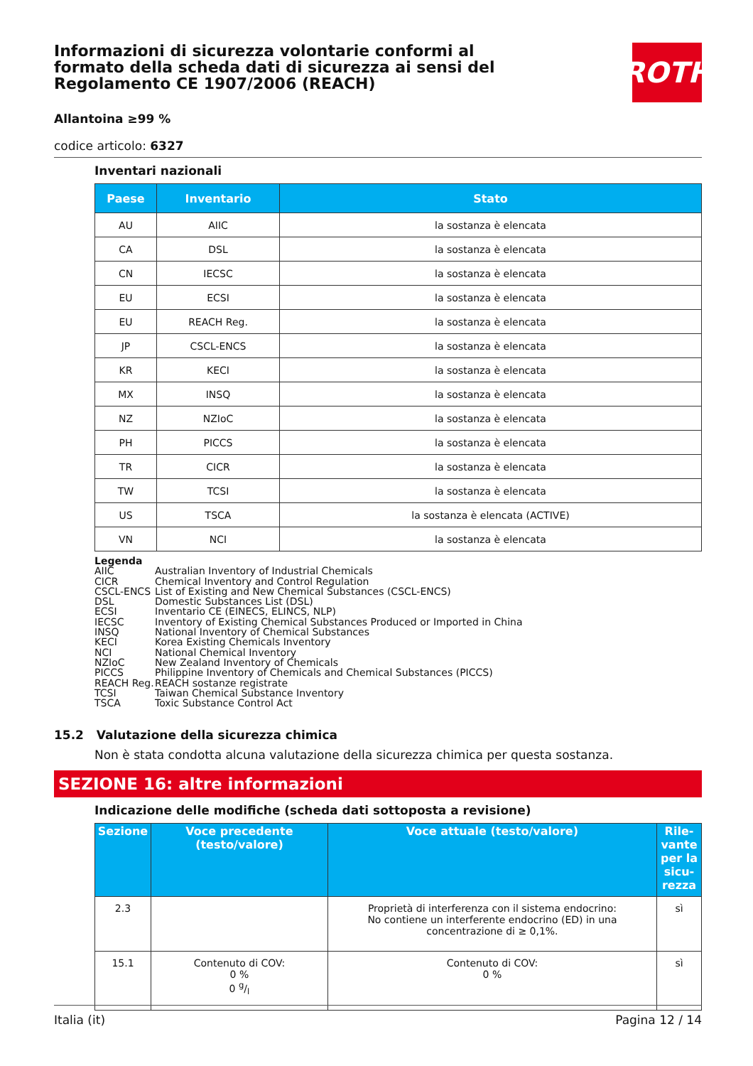Informazioni di sicurezza volontarie conformi al formato della scheda dati di sicurezza ai sensi del Regolamento CE 1907/2006 (REACH)
ROTH
Allantoina ≥99 %
codice articolo: 6327
Inventari nazionali
| Paese | Inventario | Stato |
| --- | --- | --- |
| AU | AIIC | la sostanza è elencata |
| CA | DSL | la sostanza è elencata |
| CN | IECSC | la sostanza è elencata |
| EU | ECSI | la sostanza è elencata |
| EU | REACH Reg. | la sostanza è elencata |
| JP | CSCL-ENCS | la sostanza è elencata |
| KR | KECI | la sostanza è elencata |
| MX | INSQ | la sostanza è elencata |
| NZ | NZIoC | la sostanza è elencata |
| PH | PICCS | la sostanza è elencata |
| TR | CICR | la sostanza è elencata |
| TW | TCSI | la sostanza è elencata |
| US | TSCA | la sostanza è elencata (ACTIVE) |
| VN | NCI | la sostanza è elencata |
Legenda
AIIC Australian Inventory of Industrial Chemicals
CICR Chemical Inventory and Control Regulation
CSCL-ENCS List of Existing and New Chemical Substances (CSCL-ENCS)
DSL Domestic Substances List (DSL)
ECSI Inventario CE (EINECS, ELINCS, NLP)
IECSC Inventory of Existing Chemical Substances Produced or Imported in China
INSQ National Inventory of Chemical Substances
KECI Korea Existing Chemicals Inventory
NCI National Chemical Inventory
NZIoC New Zealand Inventory of Chemicals
PICCS Philippine Inventory of Chemicals and Chemical Substances (PICCS)
REACH Reg. REACH sostanze registrate
TCSI Taiwan Chemical Substance Inventory
TSCA Toxic Substance Control Act
15.2 Valutazione della sicurezza chimica
Non è stata condotta alcuna valutazione della sicurezza chimica per questa sostanza.
SEZIONE 16: altre informazioni
Indicazione delle modifiche (scheda dati sottoposta a revisione)
| Sezione | Voce precedente (testo/valore) | Voce attuale (testo/valore) | Rile-vante per la sicu-rezza |
| --- | --- | --- | --- |
| 2.3 | | Proprietà di interferenza con il sistema endocrino: No contiene un interferente endocrino (ED) in una concentrazione di ≥ 0,1%. | sì |
| 15.1 | Contenuto di COV: 0 % 0 g/l | Contenuto di COV: 0 % | sì |
Italia (it) Pagina 12 / 14